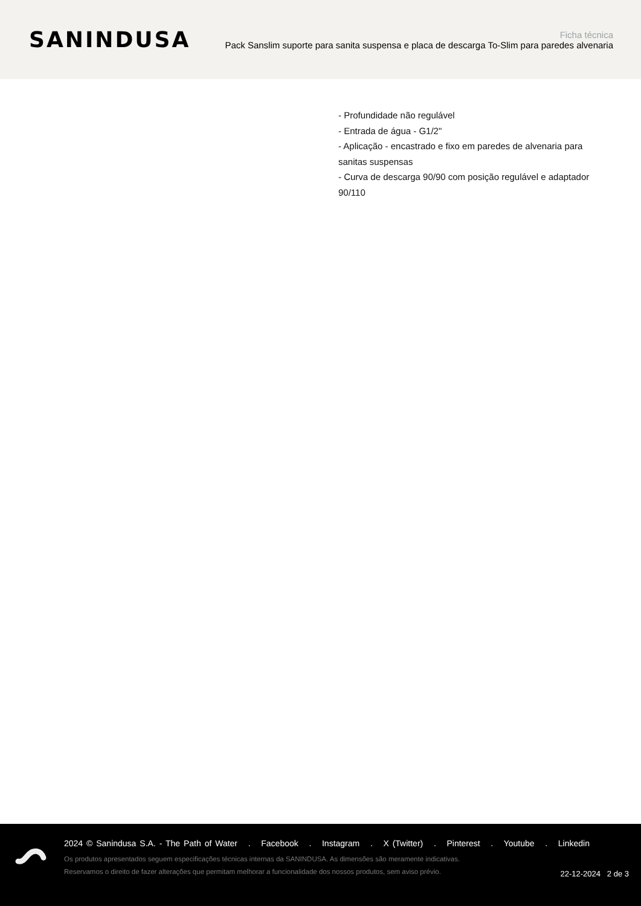SANINDUSA
Ficha técnica
Pack Sanslim suporte para sanita suspensa e placa de descarga To-Slim para paredes alvenaria
- Profundidade não regulável
- Entrada de água - G1/2"
- Aplicação - encastrado e fixo em paredes de alvenaria para sanitas suspensas
- Curva de descarga 90/90 com posição regulável e adaptador 90/110
2024 © Sanindusa S.A. - The Path of Water . Facebook . Instagram . X (Twitter) . Pinterest . Youtube . Linkedin
Os produtos apresentados seguem especificações técnicas internas da SANINDUSA. As dimensões são meramente indicativas.
Reservamos o direito de fazer alterações que permitam melhorar a funcionalidade dos nossos produtos, sem aviso prévio.
22-12-2024 2 de 3